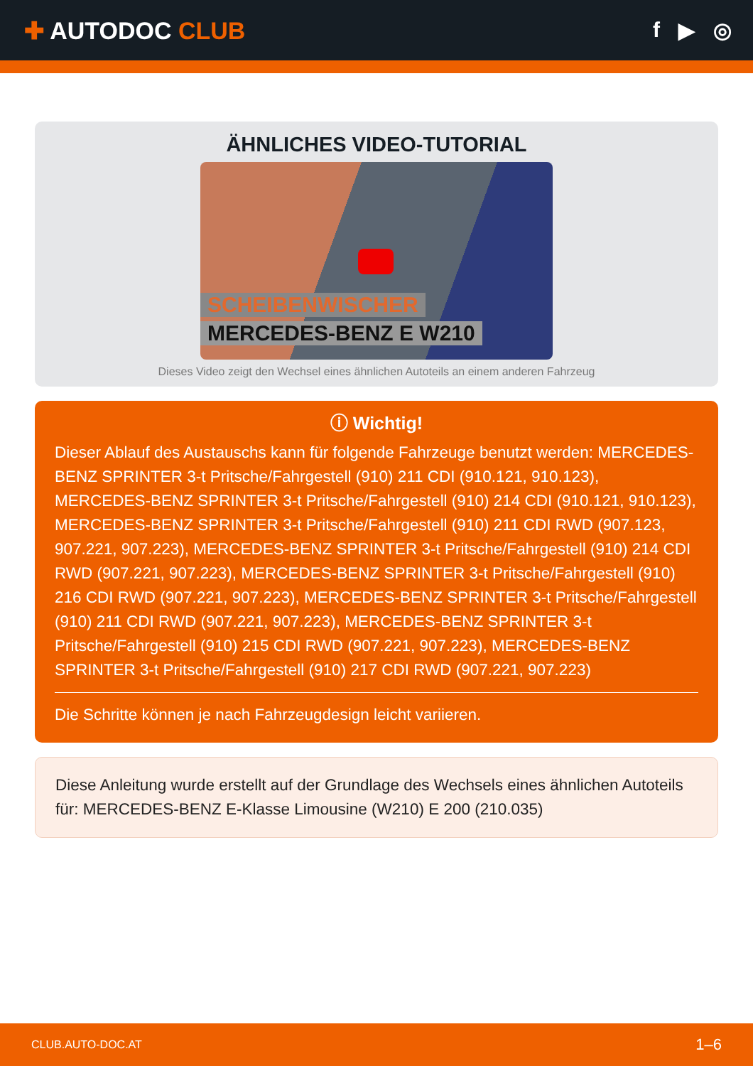✚ AUTODOC CLUB f ▶ ◎
ÄHNLICHES VIDEO-TUTORIAL
SCHEIBENWISCHER
MERCEDES-BENZ E W210
Dieses Video zeigt den Wechsel eines ähnlichen Autoteils an einem anderen Fahrzeug
ⓘ Wichtig!
Dieser Ablauf des Austauschs kann für folgende Fahrzeuge benutzt werden: MERCEDES-BENZ SPRINTER 3-t Pritsche/Fahrgestell (910) 211 CDI (910.121, 910.123), MERCEDES-BENZ SPRINTER 3-t Pritsche/Fahrgestell (910) 214 CDI (910.121, 910.123), MERCEDES-BENZ SPRINTER 3-t Pritsche/Fahrgestell (910) 211 CDI RWD (907.123, 907.221, 907.223), MERCEDES-BENZ SPRINTER 3-t Pritsche/Fahrgestell (910) 214 CDI RWD (907.221, 907.223), MERCEDES-BENZ SPRINTER 3-t Pritsche/Fahrgestell (910) 216 CDI RWD (907.221, 907.223), MERCEDES-BENZ SPRINTER 3-t Pritsche/Fahrgestell (910) 211 CDI RWD (907.221, 907.223), MERCEDES-BENZ SPRINTER 3-t Pritsche/Fahrgestell (910) 215 CDI RWD (907.221, 907.223), MERCEDES-BENZ SPRINTER 3-t Pritsche/Fahrgestell (910) 217 CDI RWD (907.221, 907.223)
Die Schritte können je nach Fahrzeugdesign leicht variieren.
Diese Anleitung wurde erstellt auf der Grundlage des Wechsels eines ähnlichen Autoteils für: MERCEDES-BENZ E-Klasse Limousine (W210) E 200 (210.035)
CLUB.AUTO-DOC.AT 1–6